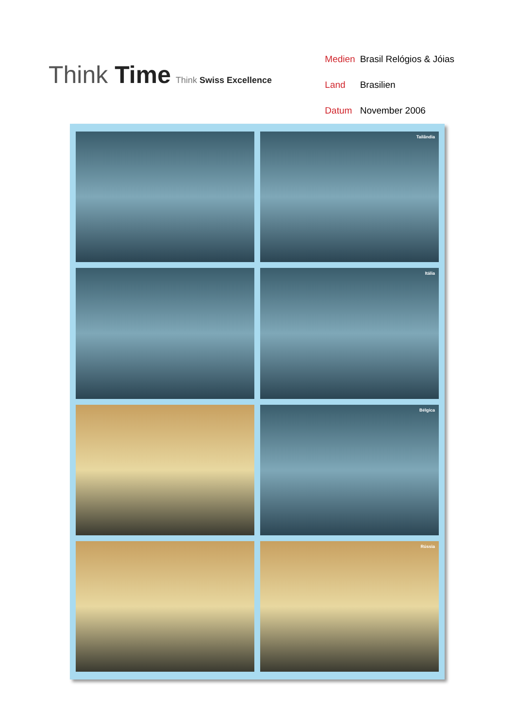Think Time Think Swiss Excellence
| Medien | Brasil Relógios & Jóias |
| Land | Brasilien |
| Datum | November 2006 |
Tailândia
Itália
Bélgica
Rússia